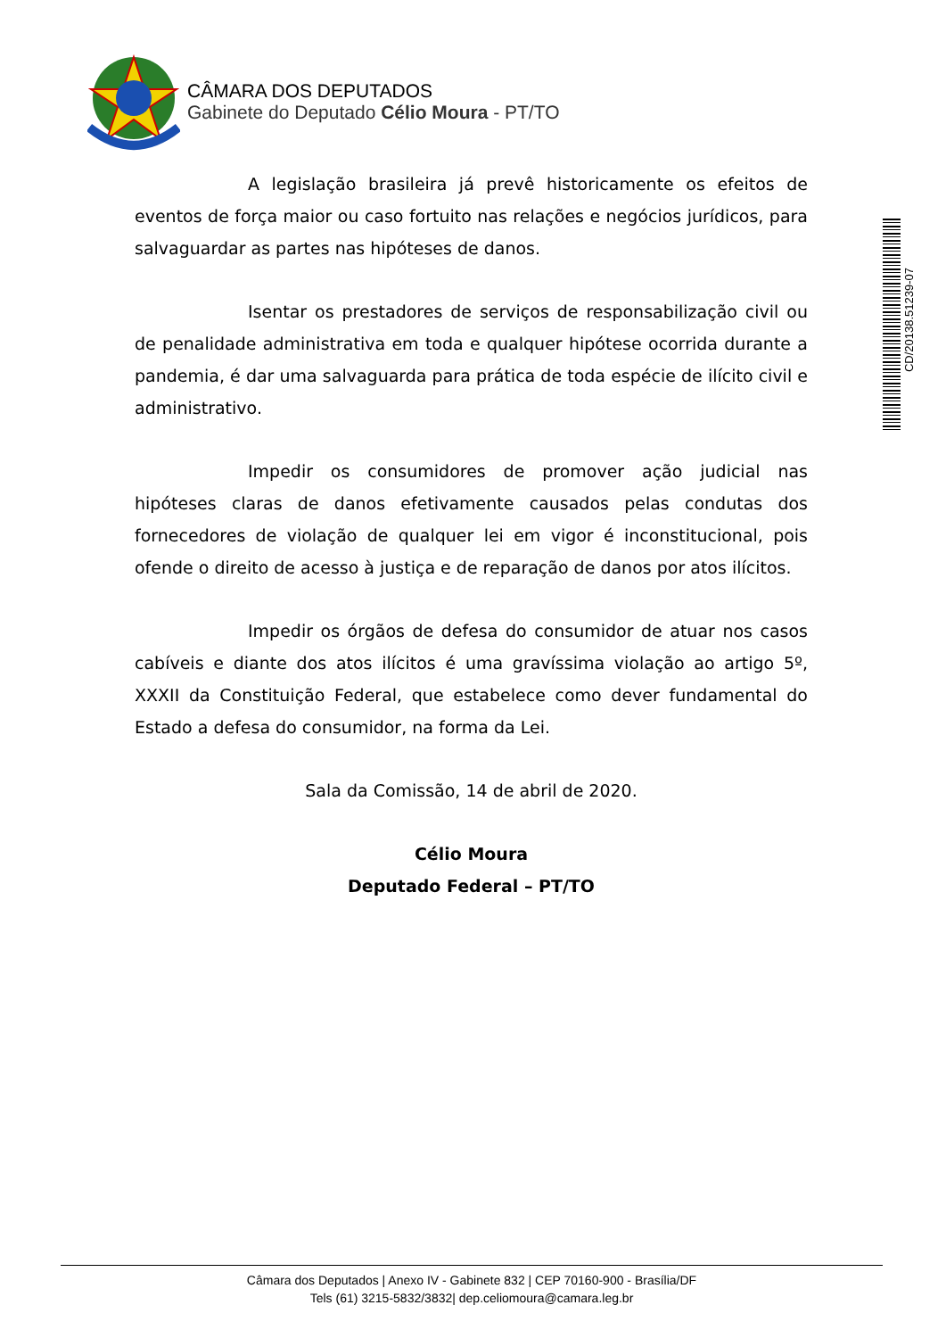CÂMARA DOS DEPUTADOS
Gabinete do Deputado Célio Moura - PT/TO
CD/20138.51239-07
A legislação brasileira já prevê historicamente os efeitos de eventos de força maior ou caso fortuito nas relações e negócios jurídicos, para salvaguardar as partes nas hipóteses de danos.
Isentar os prestadores de serviços de responsabilização civil ou de penalidade administrativa em toda e qualquer hipótese ocorrida durante a pandemia, é dar uma salvaguarda para prática de toda espécie de ilícito civil e administrativo.
Impedir os consumidores de promover ação judicial nas hipóteses claras de danos efetivamente causados pelas condutas dos fornecedores de violação de qualquer lei em vigor é inconstitucional, pois ofende o direito de acesso à justiça e de reparação de danos por atos ilícitos.
Impedir os órgãos de defesa do consumidor de atuar nos casos cabíveis e diante dos atos ilícitos é uma gravíssima violação ao artigo 5º, XXXII da Constituição Federal, que estabelece como dever fundamental do Estado a defesa do consumidor, na forma da Lei.
Sala da Comissão, 14 de abril de 2020.
Célio Moura
Deputado Federal – PT/TO
Câmara dos Deputados | Anexo IV - Gabinete 832 | CEP 70160-900 - Brasília/DF
Tels (61) 3215-5832/3832| dep.celiomoura@camara.leg.br